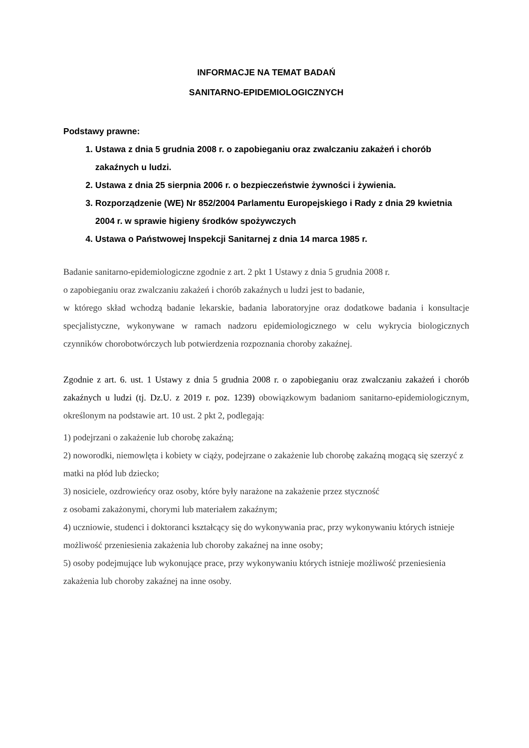INFORMACJE NA TEMAT BADAŃ
SANITARNO-EPIDEMIOLOGICZNYCH
Podstawy prawne:
1. Ustawa z dnia 5 grudnia 2008 r. o zapobieganiu oraz zwalczaniu zakażeń i chorób zakaźnych u ludzi.
2. Ustawa z dnia 25 sierpnia 2006 r. o bezpieczeństwie żywności i żywienia.
3. Rozporządzenie (WE) Nr 852/2004 Parlamentu Europejskiego i Rady z dnia 29 kwietnia 2004 r. w sprawie higieny środków spożywczych
4. Ustawa o Państwowej Inspekcji Sanitarnej z dnia 14 marca 1985 r.
Badanie sanitarno-epidemiologiczne zgodnie z art. 2 pkt 1 Ustawy z dnia 5 grudnia 2008 r.
o zapobieganiu oraz zwalczaniu zakażeń i chorób zakaźnych u ludzi jest to badanie,
w którego skład wchodzą badanie lekarskie, badania laboratoryjne oraz dodatkowe badania i konsultacje specjalistyczne, wykonywane w ramach nadzoru epidemiologicznego w celu wykrycia biologicznych czynników chorobotwórczych lub potwierdzenia rozpoznania choroby zakaźnej.
Zgodnie z art. 6. ust. 1 Ustawy z dnia 5 grudnia 2008 r. o zapobieganiu oraz zwalczaniu zakażeń i chorób zakaźnych u ludzi (tj. Dz.U. z 2019 r. poz. 1239) obowiązkowym badaniom sanitarno-epidemiologicznym, określonym na podstawie art. 10 ust. 2 pkt 2, podlegają:
1) podejrzani o zakażenie lub chorobę zakaźną;
2) noworodki, niemowlęta i kobiety w ciąży, podejrzane o zakażenie lub chorobę zakaźną mogącą się szerzyć z matki na płód lub dziecko;
3) nosiciele, ozdrowieńcy oraz osoby, które były narażone na zakażenie przez styczność
z osobami zakażonymi, chorymi lub materiałem zakaźnym;
4) uczniowie, studenci i doktoranci kształcący się do wykonywania prac, przy wykonywaniu których istnieje możliwość przeniesienia zakażenia lub choroby zakaźnej na inne osoby;
5) osoby podejmujące lub wykonujące prace, przy wykonywaniu których istnieje możliwość przeniesienia zakażenia lub choroby zakaźnej na inne osoby.